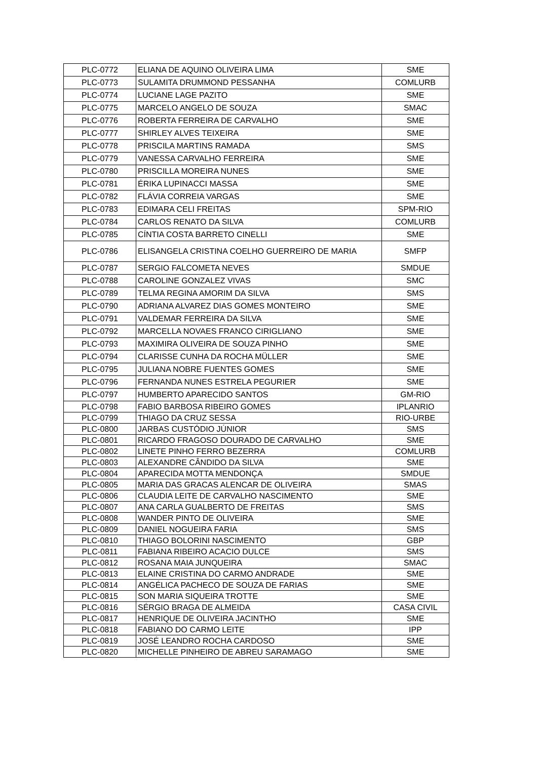| PLC-0772 | ELIANA DE AQUINO OLIVEIRA LIMA | SME |
| PLC-0773 | SULAMITA DRUMMOND PESSANHA | COMLURB |
| PLC-0774 | LUCIANE LAGE PAZITO | SME |
| PLC-0775 | MARCELO ANGELO DE SOUZA | SMAC |
| PLC-0776 | ROBERTA FERREIRA DE CARVALHO | SME |
| PLC-0777 | SHIRLEY ALVES TEIXEIRA | SME |
| PLC-0778 | PRISCILA MARTINS RAMADA | SMS |
| PLC-0779 | VANESSA CARVALHO FERREIRA | SME |
| PLC-0780 | PRISCILLA MOREIRA NUNES | SME |
| PLC-0781 | ÉRIKA LUPINACCI MASSA | SME |
| PLC-0782 | FLÁVIA CORREIA VARGAS | SME |
| PLC-0783 | EDIMARA CELI FREITAS | SPM-RIO |
| PLC-0784 | CARLOS RENATO DA SILVA | COMLURB |
| PLC-0785 | CÍNTIA COSTA BARRETO CINELLI | SME |
| PLC-0786 | ELISANGELA CRISTINA COELHO GUERREIRO DE MARIA | SMFP |
| PLC-0787 | SERGIO FALCOMETA NEVES | SMDUE |
| PLC-0788 | CAROLINE GONZALEZ VIVAS | SMC |
| PLC-0789 | TELMA REGINA AMORIM DA SILVA | SMS |
| PLC-0790 | ADRIANA ALVAREZ DIAS GOMES MONTEIRO | SME |
| PLC-0791 | VALDEMAR FERREIRA DA SILVA | SME |
| PLC-0792 | MARCELLA NOVAES FRANCO CIRIGLIANO | SME |
| PLC-0793 | MAXIMIRA OLIVEIRA DE SOUZA PINHO | SME |
| PLC-0794 | CLARISSE CUNHA DA ROCHA MÜLLER | SME |
| PLC-0795 | JULIANA NOBRE FUENTES GOMES | SME |
| PLC-0796 | FERNANDA NUNES ESTRELA PEGURIER | SME |
| PLC-0797 | HUMBERTO APARECIDO SANTOS | GM-RIO |
| PLC-0798 | FABIO BARBOSA RIBEIRO GOMES | IPLANRIO |
| PLC-0799 | THIAGO DA CRUZ SESSA | RIO-URBE |
| PLC-0800 | JARBAS CUSTÓDIO JÚNIOR | SMS |
| PLC-0801 | RICARDO FRAGOSO DOURADO DE CARVALHO | SME |
| PLC-0802 | LINETE PINHO FERRO BEZERRA | COMLURB |
| PLC-0803 | ALEXANDRE CÂNDIDO DA SILVA | SME |
| PLC-0804 | APARECIDA MOTTA MENDONÇA | SMDUE |
| PLC-0805 | MARIA DAS GRACAS ALENCAR DE OLIVEIRA | SMAS |
| PLC-0806 | CLAUDIA LEITE DE CARVALHO NASCIMENTO | SME |
| PLC-0807 | ANA CARLA GUALBERTO DE FREITAS | SMS |
| PLC-0808 | WANDER PINTO DE OLIVEIRA | SME |
| PLC-0809 | DANIEL NOGUEIRA FARIA | SMS |
| PLC-0810 | THIAGO BOLORINI NASCIMENTO | GBP |
| PLC-0811 | FABIANA RIBEIRO ACACIO DULCE | SMS |
| PLC-0812 | ROSANA MAIA JUNQUEIRA | SMAC |
| PLC-0813 | ELAINE CRISTINA DO CARMO ANDRADE | SME |
| PLC-0814 | ANGÉLICA PACHECO DE SOUZA DE FARIAS | SME |
| PLC-0815 | SON MARIA SIQUEIRA TROTTE | SME |
| PLC-0816 | SÉRGIO BRAGA DE ALMEIDA | CASA CIVIL |
| PLC-0817 | HENRIQUE DE OLIVEIRA JACINTHO | SME |
| PLC-0818 | FABIANO DO CARMO LEITE | IPP |
| PLC-0819 | JOSÉ LEANDRO ROCHA CARDOSO | SME |
| PLC-0820 | MICHELLE PINHEIRO DE ABREU SARAMAGO | SME |